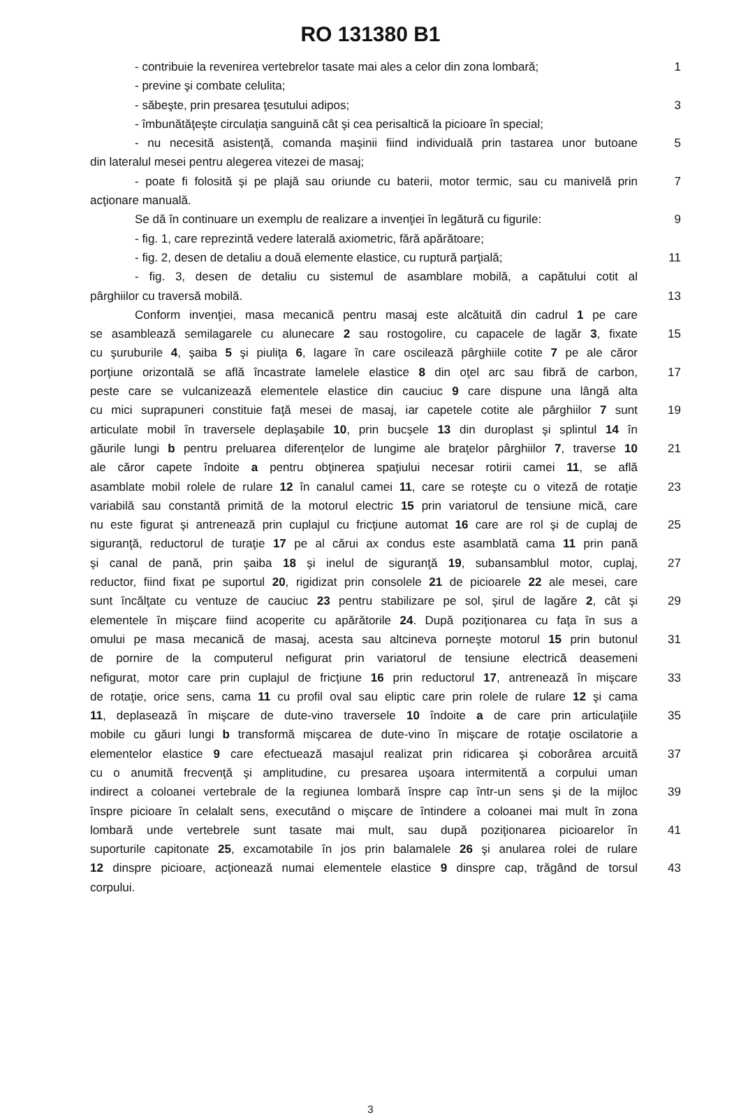RO 131380 B1
- contribuie la revenirea vertebrelor tasate mai ales a celor din zona lombară;
1
- previne şi combate celulita;
- săbeşte, prin presarea ţesutului adipos; 3
- îmbunătăţeşte circulaţia sanguină cât şi cea perisaltică la picioare în special;
- nu necesită asistenţă, comanda maşinii fiind individuală prin tastarea unor butoane
5
din lateralul mesei pentru alegerea vitezei de masaj;
- poate fi folosită şi pe plajă sau oriunde cu baterii, motor termic, sau cu manivelă prin
7
acţionare manuală.
Se dă în continuare un exemplu de realizare a invenţiei în legătură cu figurile:
9
- fig. 1, care reprezintă vedere laterală axiometric, fără apărătoare;
- fig. 2, desen de detaliu a două elemente elastice, cu ruptură parţială;
11
- fig. 3, desen de detaliu cu sistemul de asamblare mobilă, a capătului cotit al
pârghiilor cu traversă mobilă. 13
Conform invenţiei, masa mecanică pentru masaj este alcătuită din cadrul 1 pe care
se asamblează semilagarele cu alunecare 2 sau rostogolire, cu capacele de lagăr 3, fixate
15
cu şuruburile 4, şaiba 5 şi piuliţa 6, lagare în care oscilează pârghiile cotite 7 pe ale căror
porţiune orizontală se află încastrate lamelele elastice 8 din oţel arc sau fibră de carbon,
17
peste care se vulcanizează elementele elastice din cauciuc 9 care dispune una lângă alta
cu mici suprapuneri constituie faţă mesei de masaj, iar capetele cotite ale pârghiilor 7 sunt
19
articulate mobil în traversele deplaşabile 10, prin bucşele 13 din duroplast şi splintul 14 în
găurile lungi b pentru preluarea diferenţelor de lungime ale braţelor pârghiilor 7, traverse 10
21
ale căror capete îndoite a pentru obţinerea spaţiului necesar rotirii camei 11, se află
asamblate mobil rolele de rulare 12 în canalul camei 11, care se roteşte cu o viteză de rotaţie
23
variabilă sau constantă primită de la motorul electric 15 prin variatorul de tensiune mică, care
nu este figurat şi antrenează prin cuplajul cu fricţiune automat 16 care are rol şi de cuplaj de
25
siguranţă, reductorul de turaţie 17 pe al cărui ax condus este asamblată cama 11 prin pană
şi canal de pană, prin şaiba 18 şi inelul de siguranţă 19, subansamblul motor, cuplaj,
27
reductor, fiind fixat pe suportul 20, rigidizat prin consolele 21 de picioarele 22 ale mesei, care
sunt încălţate cu ventuze de cauciuc 23 pentru stabilizare pe sol, şirul de lagăre 2, cât şi
29
elementele în mişcare fiind acoperite cu apărătorile 24. După poziţionarea cu faţa în sus a
omului pe masa mecanică de masaj, acesta sau altcineva porneşte motorul 15 prin butonul
31
de pornire de la computerul nefigurat prin variatorul de tensiune electrică deasemeni
nefigurat, motor care prin cuplajul de fricţiune 16 prin reductorul 17, antrenează în mişcare
33
de rotaţie, orice sens, cama 11 cu profil oval sau eliptic care prin rolele de rulare 12 şi cama
11, deplasează în mişcare de dute-vino traversele 10 îndoite a de care prin articulaţiile
35
mobile cu găuri lungi b transformă mişcarea de dute-vino în mişcare de rotaţie oscilatorie a
elementelor elastice 9 care efectuează masajul realizat prin ridicarea şi coborârea arcuită
37
cu o anumită frecvenţă şi amplitudine, cu presarea uşoara intermitentă a corpului uman
indirect a coloanei vertebrale de la regiunea lombară înspre cap într-un sens şi de la mijloc
39
înspre picioare în celalalt sens, executând o mişcare de întindere a coloanei mai mult în zona
lombară unde vertebrele sunt tasate mai mult, sau după poziţionarea picioarelor în
41
suporturile capitonate 25, excamotabile în jos prin balamalele 26 şi anularea rolei de rulare
12 dinspre picioare, acţionează numai elementele elastice 9 dinspre cap, trăgând de torsul
43
corpului.
3